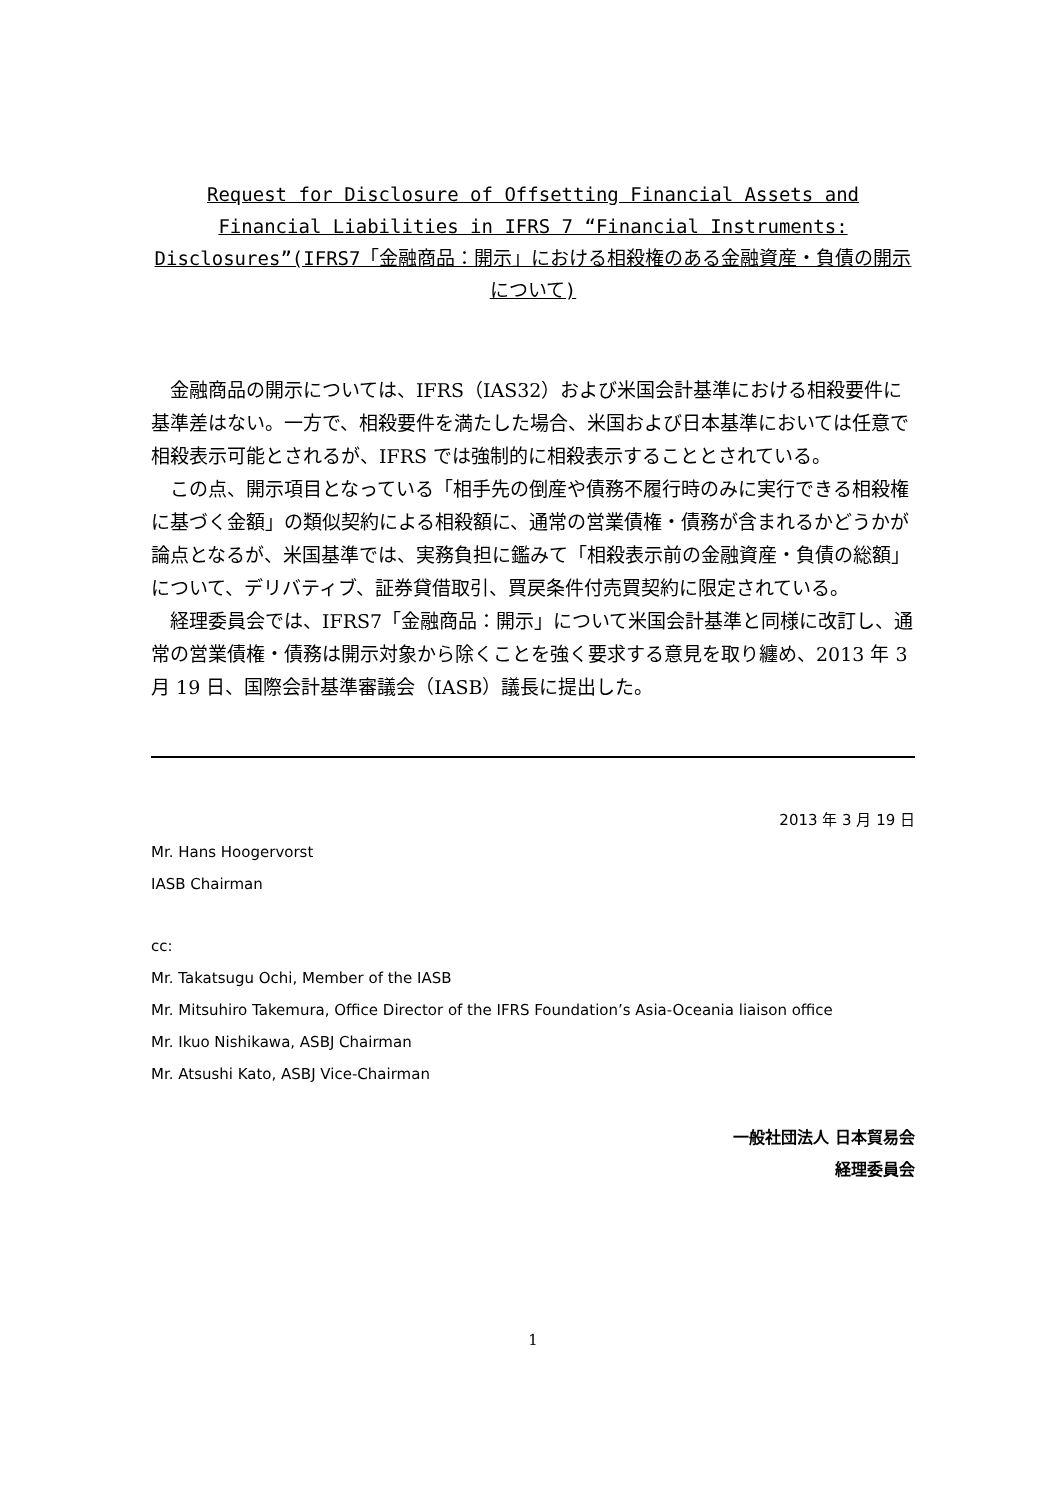Request for Disclosure of Offsetting Financial Assets and Financial Liabilities in IFRS 7 “Financial Instruments: Disclosures”(IFRS7「金融商品：開示」における相殺権のある金融資産・負債の開示について)
金融商品の開示については、IFRS（IAS32）および米国会計基準における相殺要件に基準差はない。一方で、相殺要件を満たした場合、米国および日本基準においては任意で相殺表示可能とされるが、IFRS では強制的に相殺表示することとされている。
この点、開示項目となっている「相手先の倒産や債務不履行時のみに実行できる相殺権に基づく金額」の類似契約による相殺額に、通常の営業債権・債務が含まれるかどうかが論点となるが、米国基準では、実務負担に鑑みて「相殺表示前の金融資産・負債の総額」について、デリバティブ、証券貸借取引、買戻条件付売買契約に限定されている。
経理委員会では、IFRS7「金融商品：開示」について米国会計基準と同様に改訂し、通常の営業債権・債務は開示対象から除くことを強く要求する意見を取り纏め、2013 年 3 月 19 日、国際会計基準審議会（IASB）議長に提出した。
2013 年 3 月 19 日
Mr. Hans Hoogervorst
IASB Chairman
cc:
Mr. Takatsugu Ochi, Member of the IASB
Mr. Mitsuhiro Takemura, Office Director of the IFRS Foundation’s Asia-Oceania liaison office
Mr. Ikuo Nishikawa, ASBJ Chairman
Mr. Atsushi Kato, ASBJ Vice-Chairman
一般社団法人 日本貿易会
経理委員会
1